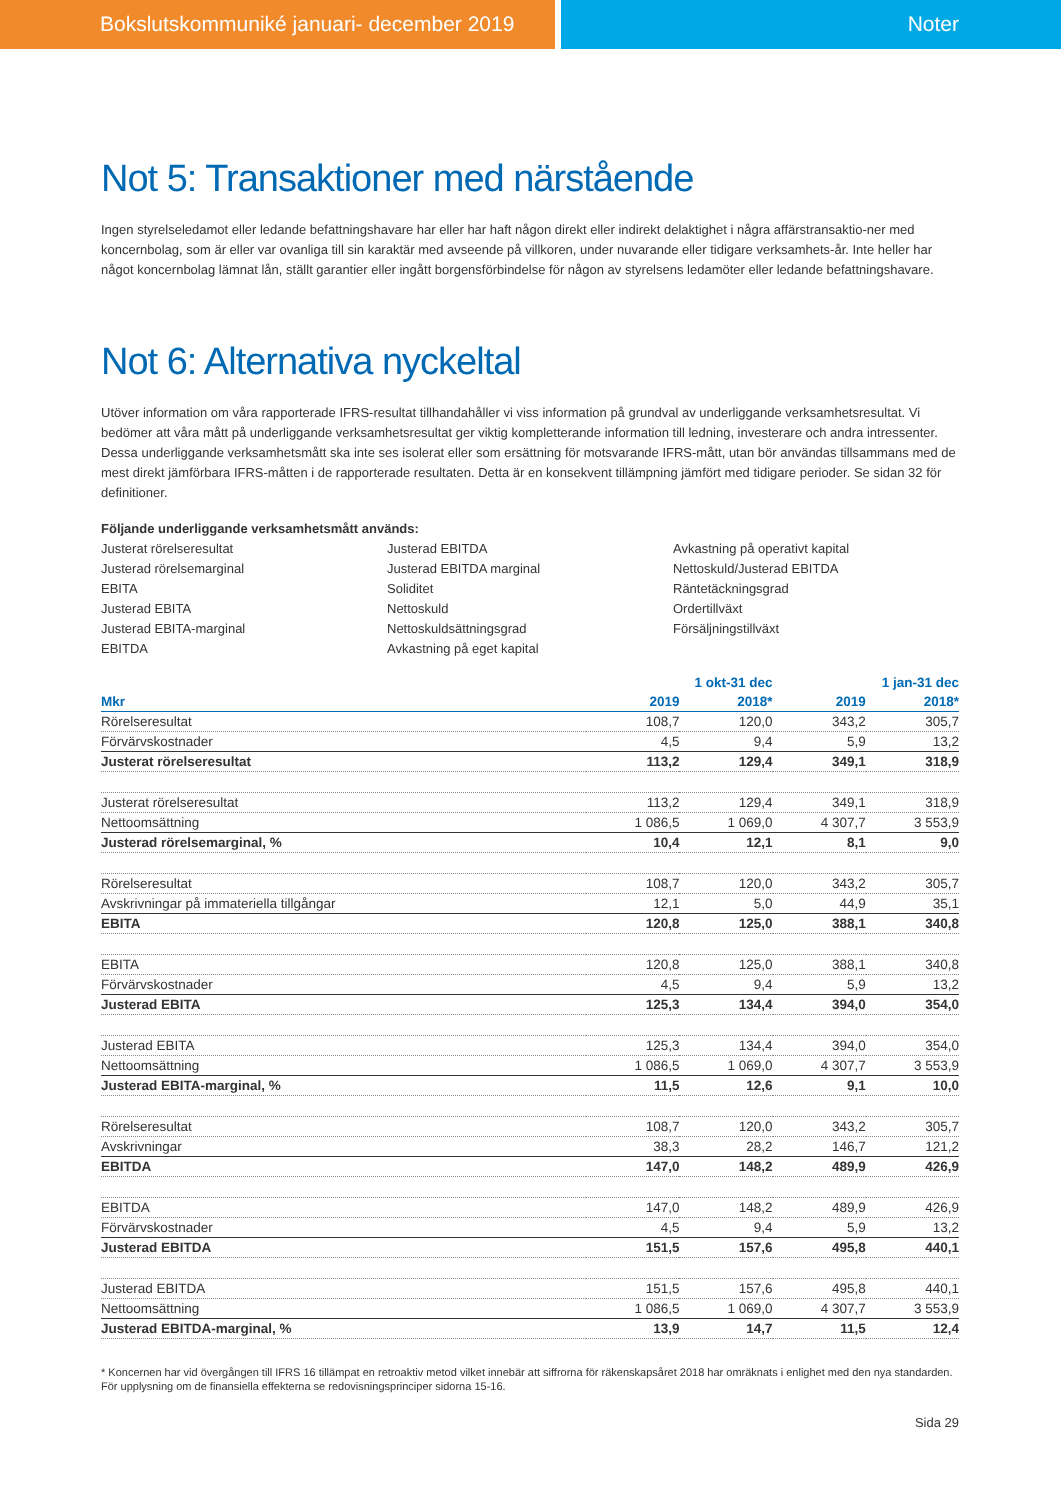Bokslutskommuniké januari- december 2019 Noter
Not 5: Transaktioner med närstående
Ingen styrelseledamot eller ledande befattningshavare har eller har haft någon direkt eller indirekt delaktighet i några affärstransaktio-ner med koncernbolag, som är eller var ovanliga till sin karaktär med avseende på villkoren, under nuvarande eller tidigare verksamhets-år. Inte heller har något koncernbolag lämnat lån, ställt garantier eller ingått borgensförbindelse för någon av styrelsens ledamöter eller ledande befattningshavare.
Not 6: Alternativa nyckeltal
Utöver information om våra rapporterade IFRS-resultat tillhandahåller vi viss information på grundval av underliggande verksamhetsresultat. Vi bedömer att våra mått på underliggande verksamhetsresultat ger viktig kompletterande information till ledning, investerare och andra intressenter. Dessa underliggande verksamhetsmått ska inte ses isolerat eller som ersättning för motsvarande IFRS-mått, utan bör användas tillsammans med de mest direkt jämförbara IFRS-måtten i de rapporterade resultaten. Detta är en konsekvent tillämpning jämfört med tidigare perioder. Se sidan 32 för definitioner.
Följande underliggande verksamhetsmått används:
Justerat rörelseresultat
Justerad rörelsemarginal
EBITA
Justerad EBITA
Justerad EBITA-marginal
EBITDA
Justerad EBITDA
Justerad EBITDA marginal
Soliditet
Nettoskuld
Nettoskuldsättningsgrad
Avkastning på eget kapital
Avkastning på operativt kapital
Nettoskuld/Justerad EBITDA
Räntetäckningsgrad
Ordertillväxt
Försäljningstillväxt
| | 1 okt-31 dec | | 1 jan-31 dec | |
| --- | --- | --- | --- | --- |
| Mkr | 2019 | 2018* | 2019 | 2018* |
| Rörelseresultat | 108,7 | 120,0 | 343,2 | 305,7 |
| Förvärvskostnader | 4,5 | 9,4 | 5,9 | 13,2 |
| Justerat rörelseresultat | 113,2 | 129,4 | 349,1 | 318,9 |
| Justerat rörelseresultat | 113,2 | 129,4 | 349,1 | 318,9 |
| Nettoomsättning | 1 086,5 | 1 069,0 | 4 307,7 | 3 553,9 |
| Justerad rörelsemarginal, % | 10,4 | 12,1 | 8,1 | 9,0 |
| Rörelseresultat | 108,7 | 120,0 | 343,2 | 305,7 |
| Avskrivningar på immateriella tillgångar | 12,1 | 5,0 | 44,9 | 35,1 |
| EBITA | 120,8 | 125,0 | 388,1 | 340,8 |
| EBITA | 120,8 | 125,0 | 388,1 | 340,8 |
| Förvärvskostnader | 4,5 | 9,4 | 5,9 | 13,2 |
| Justerad EBITA | 125,3 | 134,4 | 394,0 | 354,0 |
| Justerad EBITA | 125,3 | 134,4 | 394,0 | 354,0 |
| Nettoomsättning | 1 086,5 | 1 069,0 | 4 307,7 | 3 553,9 |
| Justerad EBITA-marginal, % | 11,5 | 12,6 | 9,1 | 10,0 |
| Rörelseresultat | 108,7 | 120,0 | 343,2 | 305,7 |
| Avskrivningar | 38,3 | 28,2 | 146,7 | 121,2 |
| EBITDA | 147,0 | 148,2 | 489,9 | 426,9 |
| EBITDA | 147,0 | 148,2 | 489,9 | 426,9 |
| Förvärvskostnader | 4,5 | 9,4 | 5,9 | 13,2 |
| Justerad EBITDA | 151,5 | 157,6 | 495,8 | 440,1 |
| Justerad EBITDA | 151,5 | 157,6 | 495,8 | 440,1 |
| Nettoomsättning | 1 086,5 | 1 069,0 | 4 307,7 | 3 553,9 |
| Justerad EBITDA-marginal, % | 13,9 | 14,7 | 11,5 | 12,4 |
* Koncernen har vid övergången till IFRS 16 tillämpat en retroaktiv metod vilket innebär att siffrorna för räkenskapsåret 2018 har omräknats i enlighet med den nya standarden. För upplysning om de finansiella effekterna se redovisningsprinciper sidorna 15-16.
Sida 29